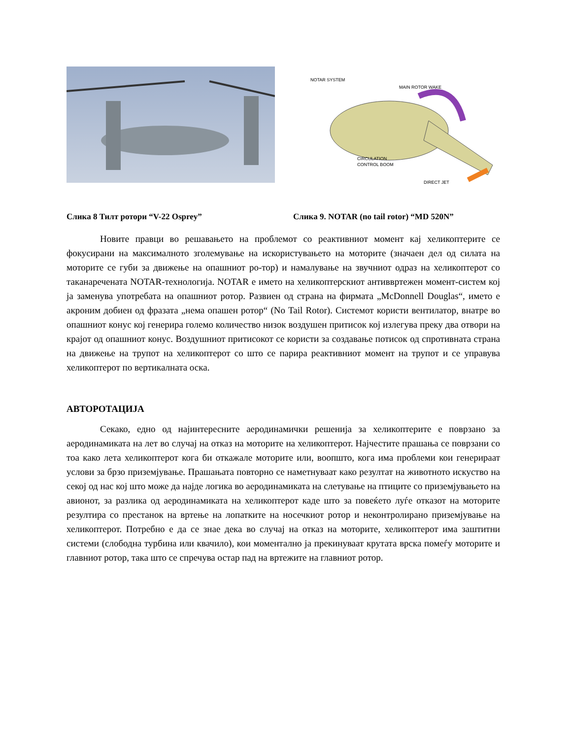NOTAR SYSTEM
MAIN ROTOR WAKE
CIRCULATION
CONTROL BOOM
DIRECT JET
Слика 8 Тилт ротори “V-22 Osprey” Слика 9. NOTAR (no tail rotor) “MD 520N”
Новите правци во решавањето на проблемот со реактивниот момент кај хеликоптерите се фокусирани на максималното зголемување на искористувањето на моторите (значаен дел од силата на моторите се губи за движење на опашниот ро-тор) и намалување на звучниот одраз на хеликоптерот со таканаречената NOTAR-технологија. NOTAR е името на хеликоптерскиот антиввртежен момент-систем кој ја заменува употребата на опашниот ротор. Развиен од страна на фирмата „McDonnell Douglas“, името е акроним добиен од фразата „нема опашен ротор“ (No Tail Rotor). Системот користи вентилатор, внатре во опашниот конус кој генерира големо количество низок воздушен притисок кој излегува преку два отвори на крајот од опашниот конус. Воздушниот притисокот се користи за создавање потисок од спротивната страна на движење на трупот на хеликоптерот со што се парира реактивниот момент на трупот и се управува хеликоптерот по вертикалната оска.
АВТОРОТАЦИЈА
Секако, едно од најинтересните аеродинамички решенија за хеликоптерите е поврзано за аеродинамиката на лет во случај на отказ на моторите на хеликоптерот. Најчестите прашања се поврзани со тоа како лета хеликоптерот кога би откажале моторите или, воопшто, кога има проблеми кои генерираат услови за брзо приземјување. Прашањата повторно се наметнуваат како резултат на животното искуство на секој од нас кој што може да најде логика во аеродинамиката на слетување на птиците со приземјувањето на авионот, за разлика од аеродинамиката на хеликоптерот каде што за повеќето луѓе отказот на моторите резултира со престанок на вртење на лопатките на носечкиот ротор и неконтролирано приземјување на хеликоптерот. Потребно е да се знае дека во случај на отказ на моторите, хеликоптерот има заштитни системи (слободна турбина или квачило), кои моментално ја прекинуваат крутата врска помеѓу моторите и главниот ротор, така што се спречува остар пад на вртежите на главниот ротор.